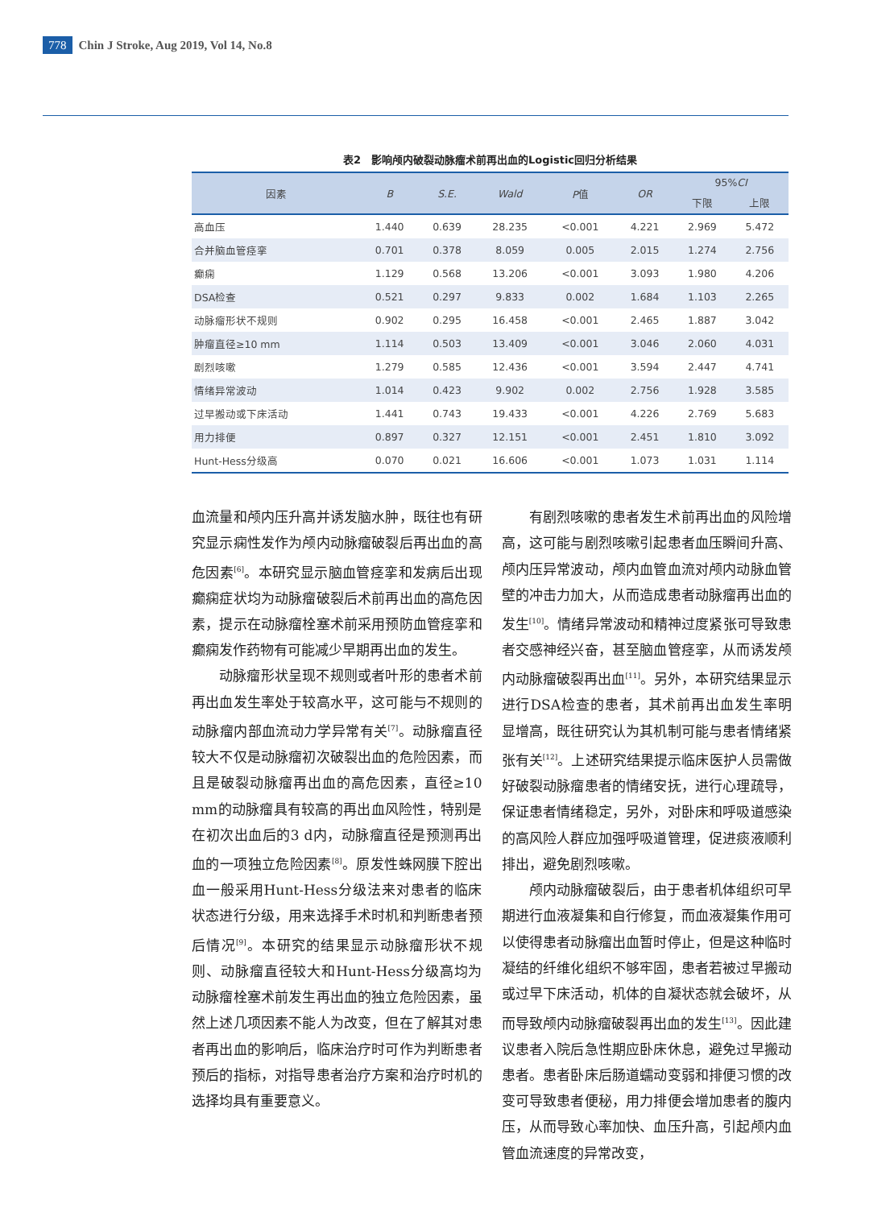778 Chin J Stroke, Aug 2019, Vol 14, No.8
表2　影响颅内破裂动脉瘤术前再出血的Logistic回归分析结果
| 因素 | B | S.E. | Wald | P 值 | OR | 95% CI | |
| --- | --- | --- | --- | --- | --- | --- | --- |
| | | | | | | 下限 | 上限 |
| 高血压 | 1.440 | 0.639 | 28.235 | <0.001 | 4.221 | 2.969 | 5.472 |
| 合并脑血管痉挛 | 0.701 | 0.378 | 8.059 | 0.005 | 2.015 | 1.274 | 2.756 |
| 癫痫 | 1.129 | 0.568 | 13.206 | <0.001 | 3.093 | 1.980 | 4.206 |
| DSA检查 | 0.521 | 0.297 | 9.833 | 0.002 | 1.684 | 1.103 | 2.265 |
| 动脉瘤形状不规则 | 0.902 | 0.295 | 16.458 | <0.001 | 2.465 | 1.887 | 3.042 |
| 肿瘤直径≥10 mm | 1.114 | 0.503 | 13.409 | <0.001 | 3.046 | 2.060 | 4.031 |
| 剧烈咳嗽 | 1.279 | 0.585 | 12.436 | <0.001 | 3.594 | 2.447 | 4.741 |
| 情绪异常波动 | 1.014 | 0.423 | 9.902 | 0.002 | 2.756 | 1.928 | 3.585 |
| 过早搬动或下床活动 | 1.441 | 0.743 | 19.433 | <0.001 | 4.226 | 2.769 | 5.683 |
| 用力排便 | 0.897 | 0.327 | 12.151 | <0.001 | 2.451 | 1.810 | 3.092 |
| Hunt-Hess分级高 | 0.070 | 0.021 | 16.606 | <0.001 | 1.073 | 1.031 | 1.114 |
血流量和颅内压升高并诱发脑水肿，既往也有研究显示痫性发作为颅内动脉瘤破裂后再出血的高危因素<sup>[6]</sup>。本研究显示脑血管痉挛和发病后出现癫痫症状均为动脉瘤破裂后术前再出血的高危因素，提示在动脉瘤栓塞术前采用预防血管痉挛和癫痫发作药物有可能减少早期再出血的发生。
动脉瘤形状呈现不规则或者叶形的患者术前再出血发生率处于较高水平，这可能与不规则的动脉瘤内部血流动力学异常有关<sup>[7]</sup>。动脉瘤直径较大不仅是动脉瘤初次破裂出血的危险因素，而且是破裂动脉瘤再出血的高危因素，直径≥10 mm的动脉瘤具有较高的再出血风险性，特别是在初次出血后的3 d内，动脉瘤直径是预测再出血的一项独立危险因素<sup>[8]</sup>。原发性蛛网膜下腔出血一般采用Hunt-Hess分级法来对患者的临床状态进行分级，用来选择手术时机和判断患者预后情况<sup>[9]</sup>。本研究的结果显示动脉瘤形状不规则、动脉瘤直径较大和Hunt-Hess分级高均为动脉瘤栓塞术前发生再出血的独立危险因素，虽然上述几项因素不能人为改变，但在了解其对患者再出血的影响后，临床治疗时可作为判断患者预后的指标，对指导患者治疗方案和治疗时机的选择均具有重要意义。
有剧烈咳嗽的患者发生术前再出血的风险增高，这可能与剧烈咳嗽引起患者血压瞬间升高、颅内压异常波动，颅内血管血流对颅内动脉血管壁的冲击力加大，从而造成患者动脉瘤再出血的发生<sup>[10]</sup>。情绪异常波动和精神过度紧张可导致患者交感神经兴奋，甚至脑血管痉挛，从而诱发颅内动脉瘤破裂再出血<sup>[11]</sup>。另外，本研究结果显示进行DSA检查的患者，其术前再出血发生率明显增高，既往研究认为其机制可能与患者情绪紧张有关<sup>[12]</sup>。上述研究结果提示临床医护人员需做好破裂动脉瘤患者的情绪安抚，进行心理疏导，保证患者情绪稳定，另外，对卧床和呼吸道感染的高风险人群应加强呼吸道管理，促进痰液顺利排出，避免剧烈咳嗽。
颅内动脉瘤破裂后，由于患者机体组织可早期进行血液凝集和自行修复，而血液凝集作用可以使得患者动脉瘤出血暂时停止，但是这种临时凝结的纤维化组织不够牢固，患者若被过早搬动或过早下床活动，机体的自凝状态就会破坏，从而导致颅内动脉瘤破裂再出血的发生<sup>[13]</sup>。因此建议患者入院后急性期应卧床休息，避免过早搬动患者。患者卧床后肠道蠕动变弱和排便习惯的改变可导致患者便秘，用力排便会增加患者的腹内压，从而导致心率加快、血压升高，引起颅内血管血流速度的异常改变，